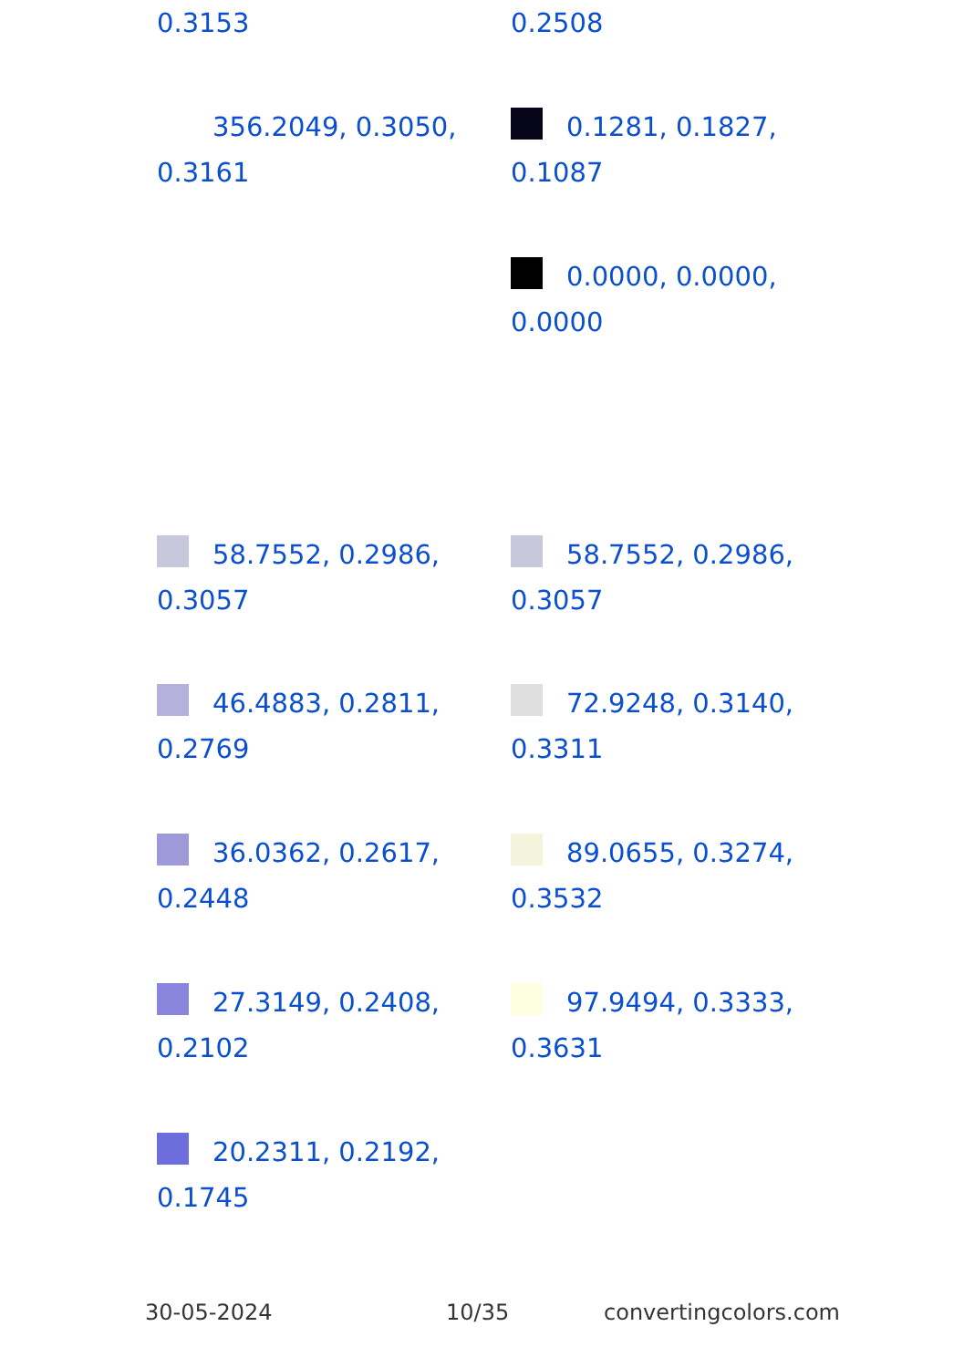0.3153 0.2508
356.2049, 0.3050, 0.3161
0.1281, 0.1827, 0.1087
0.0000, 0.0000, 0.0000
58.7552, 0.2986, 0.3057
58.7552, 0.2986, 0.3057
46.4883, 0.2811, 0.2769
72.9248, 0.3140, 0.3311
36.0362, 0.2617, 0.2448
89.0655, 0.3274, 0.3532
27.3149, 0.2408, 0.2102
97.9494, 0.3333, 0.3631
20.2311, 0.2192, 0.1745
30-05-2024 10/35 convertingcolors.com